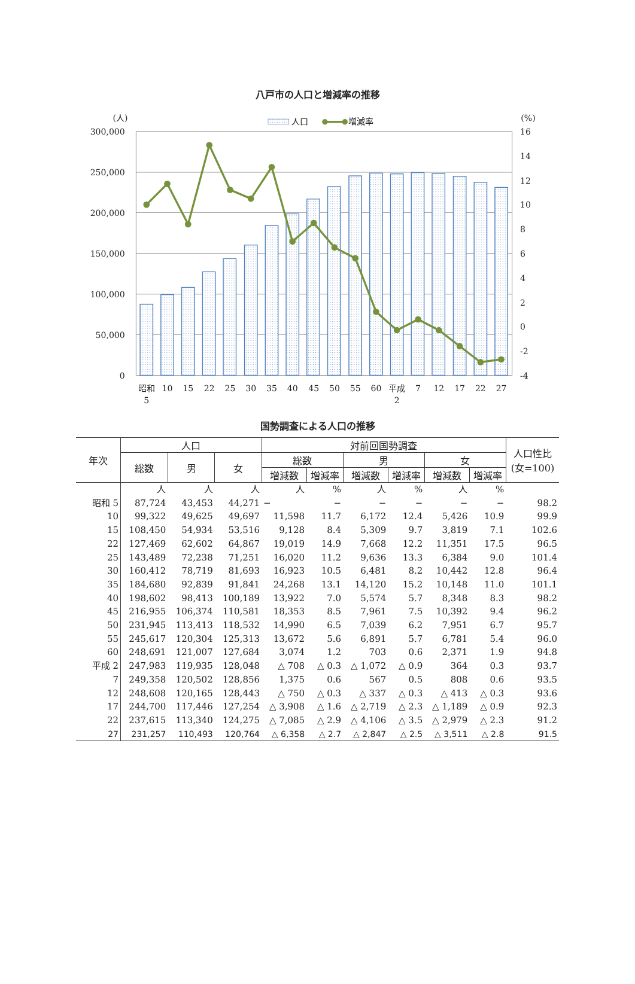八戸市の人口と増減率の推移
(人)
(%)
人口
増減率
300,000
250,000
200,000
150,000
100,000
50,000
0
16
14
12
10
8
6
4
2
0
-2
-4
昭和
5
10
15
22
25
30
35
40
45
50
55
60
平成
2
7
12
17
22
27
国勢調査による人口の推移
| 年次 | 人口 | | | 対前回国勢調査 | | | | | | 人口性比 (女=100) |
| --- | --- | --- | --- | --- | --- | --- | --- | --- | --- | --- |
| | 総数 | 男 | 女 | 総数 | | 男 | | 女 | | |
| | | | | 増減数 | 増減率 | 増減数 | 増減率 | 増減数 | 増減率 | |
| | 人 | 人 | 人 | 人 | % | 人 | % | 人 | % | |
| 昭和 5 | 87,724 | 43,453 | 44,271 | − | − | − | − | − | − | 98.2 |
| 10 | 99,322 | 49,625 | 49,697 | 11,598 | 11.7 | 6,172 | 12.4 | 5,426 | 10.9 | 99.9 |
| 15 | 108,450 | 54,934 | 53,516 | 9,128 | 8.4 | 5,309 | 9.7 | 3,819 | 7.1 | 102.6 |
| 22 | 127,469 | 62,602 | 64,867 | 19,019 | 14.9 | 7,668 | 12.2 | 11,351 | 17.5 | 96.5 |
| 25 | 143,489 | 72,238 | 71,251 | 16,020 | 11.2 | 9,636 | 13.3 | 6,384 | 9.0 | 101.4 |
| 30 | 160,412 | 78,719 | 81,693 | 16,923 | 10.5 | 6,481 | 8.2 | 10,442 | 12.8 | 96.4 |
| 35 | 184,680 | 92,839 | 91,841 | 24,268 | 13.1 | 14,120 | 15.2 | 10,148 | 11.0 | 101.1 |
| 40 | 198,602 | 98,413 | 100,189 | 13,922 | 7.0 | 5,574 | 5.7 | 8,348 | 8.3 | 98.2 |
| 45 | 216,955 | 106,374 | 110,581 | 18,353 | 8.5 | 7,961 | 7.5 | 10,392 | 9.4 | 96.2 |
| 50 | 231,945 | 113,413 | 118,532 | 14,990 | 6.5 | 7,039 | 6.2 | 7,951 | 6.7 | 95.7 |
| 55 | 245,617 | 120,304 | 125,313 | 13,672 | 5.6 | 6,891 | 5.7 | 6,781 | 5.4 | 96.0 |
| 60 | 248,691 | 121,007 | 127,684 | 3,074 | 1.2 | 703 | 0.6 | 2,371 | 1.9 | 94.8 |
| 平成 2 | 247,983 | 119,935 | 128,048 | △ 708 | △ 0.3 | △ 1,072 | △ 0.9 | 364 | 0.3 | 93.7 |
| 7 | 249,358 | 120,502 | 128,856 | 1,375 | 0.6 | 567 | 0.5 | 808 | 0.6 | 93.5 |
| 12 | 248,608 | 120,165 | 128,443 | △ 750 | △ 0.3 | △ 337 | △ 0.3 | △ 413 | △ 0.3 | 93.6 |
| 17 | 244,700 | 117,446 | 127,254 | △ 3,908 | △ 1.6 | △ 2,719 | △ 2.3 | △ 1,189 | △ 0.9 | 92.3 |
| 22 | 237,615 | 113,340 | 124,275 | △ 7,085 | △ 2.9 | △ 4,106 | △ 3.5 | △ 2,979 | △ 2.3 | 91.2 |
| 27 | 231,257 | 110,493 | 120,764 | △ 6,358 | △ 2.7 | △ 2,847 | △ 2.5 | △ 3,511 | △ 2.8 | 91.5 |